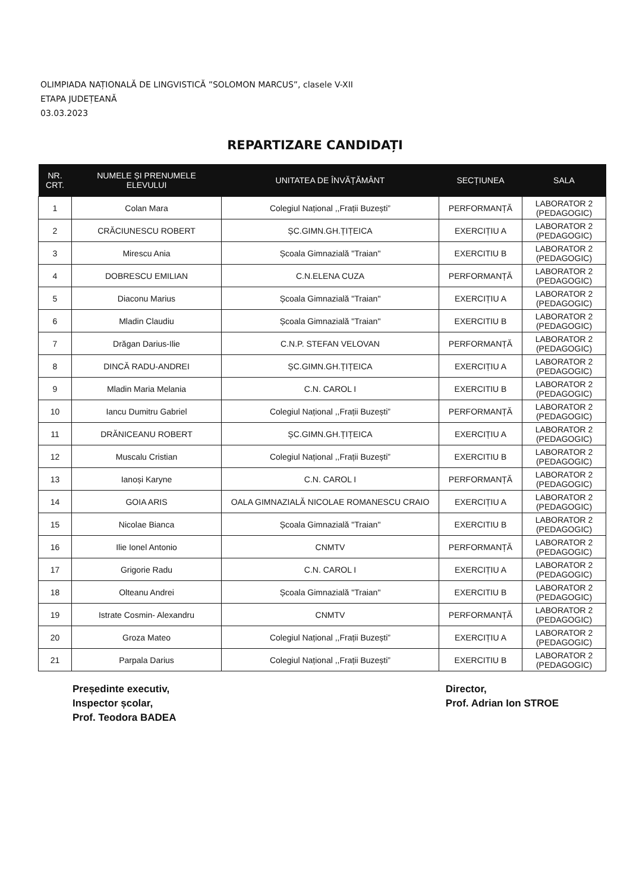OLIMPIADA NAȚIONALĂ DE LINGVISTICĂ ”SOLOMON MARCUS”, clasele V-XII
ETAPA JUDEȚEANĂ
03.03.2023
REPARTIZARE CANDIDAȚI
| NR. CRT. | NUMELE ȘI PRENUMELE ELEVULUI | UNITATEA DE ÎNVĂȚĂMÂNT | SECȚIUNEA | SALA |
| --- | --- | --- | --- | --- |
| 1 | Colan Mara | Colegiul Național ,,Frații Buzești” | PERFORMANȚĂ | LABORATOR 2 (PEDAGOGIC) |
| 2 | CRĂCIUNESCU ROBERT | ȘC.GIMN.GH.ȚIȚEICA | EXERCIȚIU A | LABORATOR 2 (PEDAGOGIC) |
| 3 | Mirescu Ania | Școala Gimnazială "Traian" | EXERCITIU B | LABORATOR 2 (PEDAGOGIC) |
| 4 | DOBRESCU EMILIAN | C.N.ELENA CUZA | PERFORMANȚĂ | LABORATOR 2 (PEDAGOGIC) |
| 5 | Diaconu Marius | Școala Gimnazială "Traian" | EXERCIȚIU A | LABORATOR 2 (PEDAGOGIC) |
| 6 | Mladin Claudiu | Școala Gimnazială "Traian" | EXERCITIU B | LABORATOR 2 (PEDAGOGIC) |
| 7 | Drăgan Darius-Ilie | C.N.P. STEFAN VELOVAN | PERFORMANȚĂ | LABORATOR 2 (PEDAGOGIC) |
| 8 | DINCĂ RADU-ANDREI | ȘC.GIMN.GH.ȚIȚEICA | EXERCIȚIU A | LABORATOR 2 (PEDAGOGIC) |
| 9 | Mladin Maria Melania | C.N. CAROL I | EXERCITIU B | LABORATOR 2 (PEDAGOGIC) |
| 10 | Iancu Dumitru Gabriel | Colegiul Național ,,Frații Buzești” | PERFORMANȚĂ | LABORATOR 2 (PEDAGOGIC) |
| 11 | DRĂNICEANU ROBERT | ȘC.GIMN.GH.ȚIȚEICA | EXERCIȚIU A | LABORATOR 2 (PEDAGOGIC) |
| 12 | Muscalu Cristian | Colegiul Național ,,Frații Buzești” | EXERCITIU B | LABORATOR 2 (PEDAGOGIC) |
| 13 | Ianoși Karyne | C.N. CAROL I | PERFORMANȚĂ | LABORATOR 2 (PEDAGOGIC) |
| 14 | GOIA ARIS | OALA GIMNAZIALĂ NICOLAE ROMANESCU CRAIO | EXERCIȚIU A | LABORATOR 2 (PEDAGOGIC) |
| 15 | Nicolae Bianca | Școala Gimnazială "Traian" | EXERCITIU B | LABORATOR 2 (PEDAGOGIC) |
| 16 | Ilie Ionel Antonio | CNMTV | PERFORMANȚĂ | LABORATOR 2 (PEDAGOGIC) |
| 17 | Grigorie Radu | C.N. CAROL I | EXERCIȚIU A | LABORATOR 2 (PEDAGOGIC) |
| 18 | Olteanu Andrei | Școala Gimnazială "Traian" | EXERCITIU B | LABORATOR 2 (PEDAGOGIC) |
| 19 | Istrate Cosmin- Alexandru | CNMTV | PERFORMANȚĂ | LABORATOR 2 (PEDAGOGIC) |
| 20 | Groza Mateo | Colegiul Național ,,Frații Buzești” | EXERCIȚIU A | LABORATOR 2 (PEDAGOGIC) |
| 21 | Parpala Darius | Colegiul Național ,,Frații Buzești” | EXERCITIU B | LABORATOR 2 (PEDAGOGIC) |
Președinte executiv,
Inspector școlar,
Prof. Teodora BADEA
Director,
Prof. Adrian Ion STROE